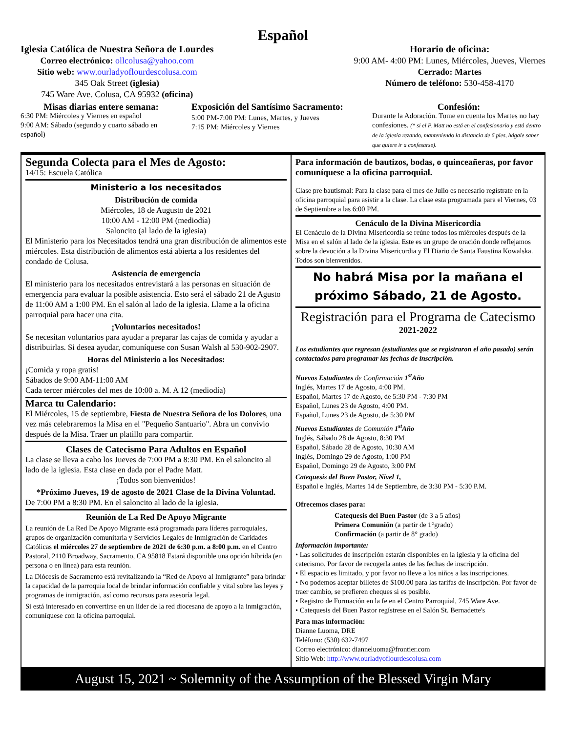Español
Iglesia Católica de Nuestra Señora de Lourdes
Correo electrónico: ollcolusa@yahoo.com
Sitio web: www.ourladyoflourdescolusa.com
345 Oak Street (iglesia)
745 Ware Ave. Colusa, CA 95932 (oficina)
Horario de oficina:
9:00 AM- 4:00 PM: Lunes, Miércoles, Jueves, Viernes
Cerrado: Martes
Número de teléfono: 530-458-4170
Misas diarias entere semana:
6:30 PM: Miércoles y Viernes en español
9:00 AM: Sábado (segundo y cuarto sábado en español)
Exposición del Santísimo Sacramento:
5:00 PM-7:00 PM: Lunes, Martes, y Jueves
7:15 PM: Miércoles y Viernes
Confesión:
Durante la Adoración. Tome en cuenta los Martes no hay confesiones. (* si el P. Matt no está en el confesionario y está dentro de la iglesia rezando, manteniendo la distancia de 6 pies, hágale saber que quiere ir a confesarse).
Segunda Colecta para el Mes de Agosto:
14/15: Escuela Católica
Ministerio a los necesitados
Distribución de comida
Miércoles, 18 de Augusto de 2021
10:00 AM - 12:00 PM (mediodía)
Saloncito (al lado de la iglesia)
El Ministerio para los Necesitados tendrá una gran distribución de alimentos este miércoles. Esta distribución de alimentos está abierta a los residentes del condado de Colusa.
Asistencia de emergencia
El ministerio para los necesitados entrevistará a las personas en situación de emergencia para evaluar la posible asistencia. Esto será el sábado 21 de Agusto de 11:00 AM a 1:00 PM. En el salón al lado de la iglesia. Llame a la oficina parroquial para hacer una cita.
¡Voluntarios necesitados!
Se necesitan voluntarios para ayudar a preparar las cajas de comida y ayudar a distribuirlas. Si desea ayudar, comuníquese con Susan Walsh al 530-902-2907.
Horas del Ministerio a los Necesitados:
¡Comida y ropa gratis!
Sábados de 9:00 AM-11:00 AM
Cada tercer miércoles del mes de 10:00 a. M. A 12 (mediodía)
Marca tu Calendario:
El Miércoles, 15 de septiembre, Fiesta de Nuestra Señora de los Dolores, una vez más celebraremos la Misa en el "Pequeño Santuario". Abra un convivio después de la Misa. Traer un platillo para compartir.
Clases de Catecismo Para Adultos en Español
La clase se lleva a cabo los Jueves de 7:00 PM a 8:30 PM. En el saloncito al lado de la iglesia. Esta clase en dada por el Padre Matt.
¡Todos son bienvenidos!
*Próximo Jueves, 19 de agosto de 2021 Clase de la Divina Voluntad.
De 7:00 PM a 8:30 PM. En el saloncito al lado de la iglesia.
Reunión de La Red De Apoyo Migrante
La reunión de La Red De Apoyo Migrante está programada para líderes parroquiales, grupos de organización comunitaria y Servicios Legales de Inmigración de Caridades Católicas el miércoles 27 de septiembre de 2021 de 6:30 p.m. a 8:00 p.m. en el Centro Pastoral, 2110 Broadway, Sacramento, CA 95818 Estará disponible una opción híbrida (en persona o en línea) para esta reunión.
La Diócesis de Sacramento está revitalizando la “Red de Apoyo al Inmigrante” para brindar la capacidad de la parroquia local de brindar información confiable y vital sobre las leyes y programas de inmigración, así como recursos para asesoría legal.
Si está interesado en convertirse en un líder de la red diocesana de apoyo a la inmigración, comuníquese con la oficina parroquial.
Para información de bautizos, bodas, o quinceañeras, por favor comuníquese a la oficina parroquial.
Clase pre bautismal: Para la clase para el mes de Julio es necesario regístrate en la oficina parroquial para asistir a la clase. La clase esta programada para el Viernes, 03 de Septiembre a las 6:00 PM.
Cenáculo de la Divina Misericordia
El Cenáculo de la Divina Misericordia se reúne todos los miércoles después de la Misa en el salón al lado de la iglesia. Este es un grupo de oración donde reflejamos sobre la devoción a la Divina Misericordia y El Diario de Santa Faustina Kowalska. Todos son bienvenidos.
No habrá Misa por la mañana el próximo Sábado, 21 de Agosto.
Registración para el Programa de Catecismo
2021-2022
Los estudiantes que regresan (estudiantes que se registraron el año pasado) serán contactados para programar las fechas de inscripción.
Nuevos Estudiantes de Confirmación 1<sup>st</sup>Año
Inglés, Martes 17 de Agosto, 4:00 PM.
Español, Martes 17 de Agosto, de 5:30 PM - 7:30 PM
Español, Lunes 23 de Agosto, 4:00 PM.
Español, Lunes 23 de Agosto, de 5:30 PM
Nuevos Estudiantes de Comunión 1<sup>st</sup>Año
Inglés, Sábado 28 de Agosto, 8:30 PM
Español, Sábado 28 de Agosto, 10:30 AM
Inglés, Domingo 29 de Agosto, 1:00 PM
Español, Domingo 29 de Agosto, 3:00 PM
Catequesis del Buen Pastor, Nivel 1,
Español e Inglés, Martes 14 de Septiembre, de 3:30 PM - 5:30 P.M.
Ofrecemos clases para:
Catequesis del Buen Pastor (de 3 a 5 años)
Primera Comunión (a partir de 1°grado)
Confirmación (a partir de 8° grado)
Información importante:
• Las solicitudes de inscripción estarán disponibles en la iglesia y la oficina del catecismo. Por favor de recogerla antes de las fechas de inscripción.
• El espacio es limitado, y por favor no lleve a los niños a las inscripciones.
• No podemos aceptar billetes de $100.00 para las tarifas de inscripción. Por favor de traer cambio, se prefieren cheques si es posible.
• Registro de Formación en la fe en el Centro Parroquial, 745 Ware Ave.
• Catequesis del Buen Pastor regístrese en el Salón St. Bernadette's
Para mas información:
Dianne Luoma, DRE
Teléfono: (530) 632-7497
Correo electrónico: dianneluoma@frontier.com
Sitio Web: http://www.ourladyoflourdescolusa.com
August 15, 2021 ~ Solemnity of the Assumption of the Blessed Virgin Mary